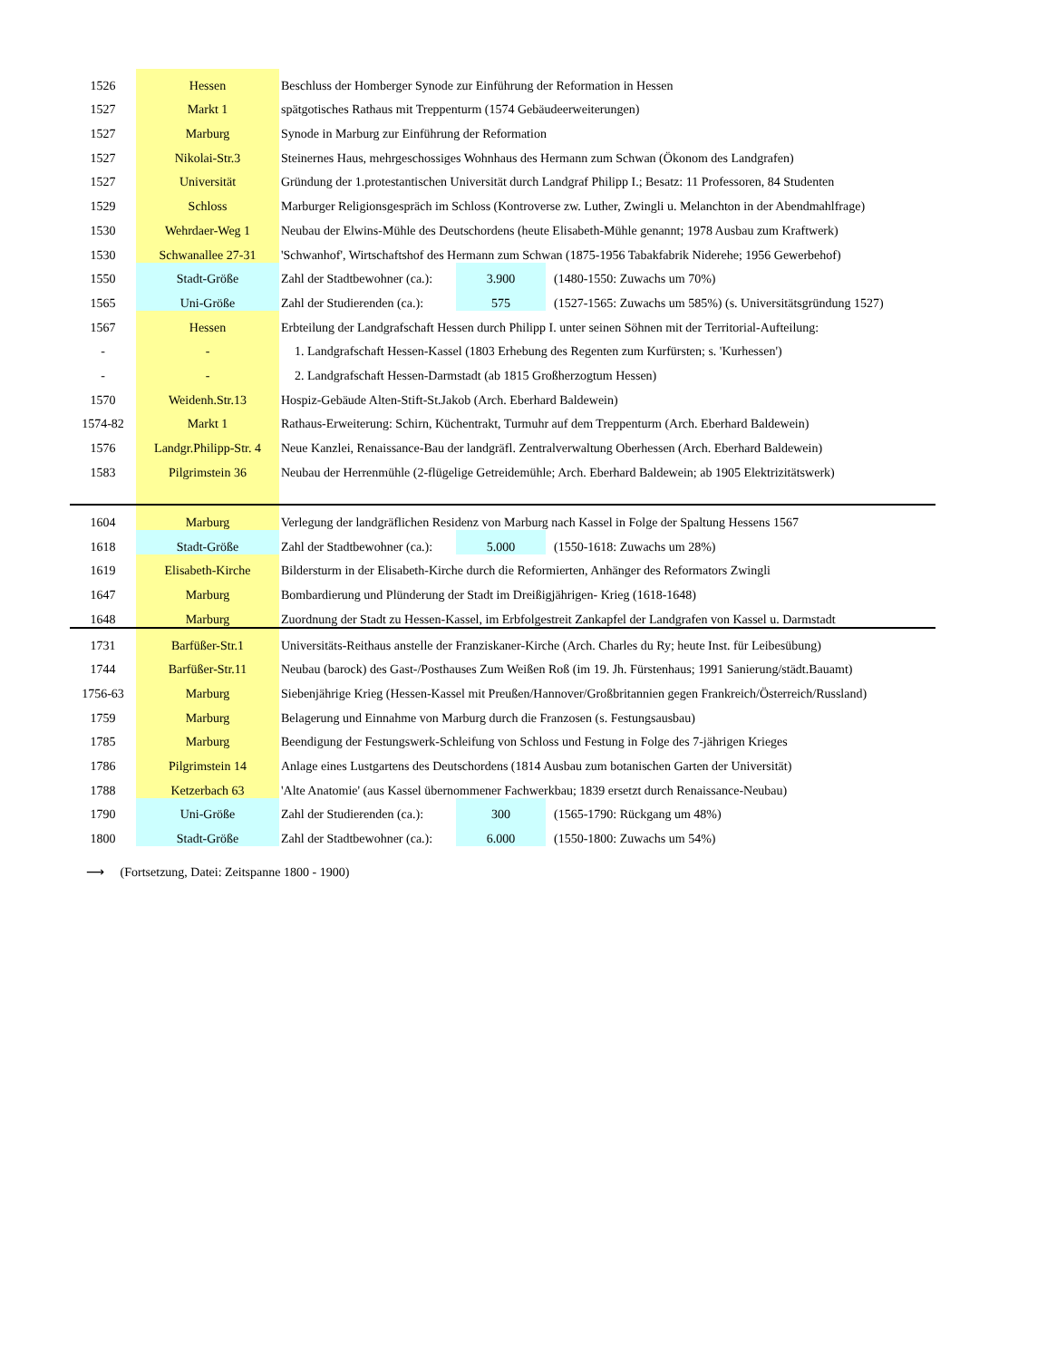| 1526 | Hessen | Beschluss der Homberger Synode zur Einführung der Reformation in Hessen | | |
| 1527 | Markt 1 | spätgotisches Rathaus mit Treppenturm (1574 Gebäudeerweiterungen) | | |
| 1527 | Marburg | Synode in Marburg zur Einführung der Reformation | | |
| 1527 | Nikolai-Str.3 | Steinernes Haus, mehrgeschossiges Wohnhaus des Hermann zum Schwan (Ökonom des Landgrafen) | | |
| 1527 | Universität | Gründung der 1.protestantischen Universität durch Landgraf Philipp I.; Besatz: 11 Professoren, 84 Studenten | | |
| 1529 | Schloss | Marburger Religionsgespräch im Schloss (Kontroverse zw. Luther, Zwingli u. Melanchton in der Abendmahlfrage) | | |
| 1530 | Wehrdaer-Weg 1 | Neubau der Elwins-Mühle des Deutschordens (heute Elisabeth-Mühle genannt; 1978 Ausbau zum Kraftwerk) | | |
| 1530 | Schwanallee 27-31 | 'Schwanhof', Wirtschaftshof des Hermann zum Schwan (1875-1956 Tabakfabrik Niderehe; 1956 Gewerbehof) | | |
| 1550 | Stadt-Größe | Zahl der Stadtbewohner (ca.): | 3.900 | (1480-1550: Zuwachs um 70%) |
| 1565 | Uni-Größe | Zahl der Studierenden (ca.): | 575 | (1527-1565: Zuwachs um 585%) (s. Universitätsgründung 1527) |
| 1567 | Hessen | Erbteilung der Landgrafschaft Hessen durch Philipp I. unter seinen Söhnen mit der Territorial-Aufteilung: | | |
| - | - | 1. Landgrafschaft Hessen-Kassel (1803 Erhebung des Regenten zum Kurfürsten; s. 'Kurhessen') | | |
| - | - | 2. Landgrafschaft Hessen-Darmstadt (ab 1815 Großherzogtum Hessen) | | |
| 1570 | Weidenh.Str.13 | Hospiz-Gebäude Alten-Stift-St.Jakob (Arch. Eberhard Baldewein) | | |
| 1574-82 | Markt 1 | Rathaus-Erweiterung: Schirn, Küchentrakt, Turmuhr auf dem Treppenturm (Arch. Eberhard Baldewein) | | |
| 1576 | Landgr.Philipp-Str. 4 | Neue Kanzlei, Renaissance-Bau der landgräfl. Zentralverwaltung Oberhessen (Arch. Eberhard Baldewein) | | |
| 1583 | Pilgrimstein 36 | Neubau der Herrenmühle (2-flügelige Getreidemühle; Arch. Eberhard Baldewein; ab 1905 Elektrizitätswerk) | | |
| 1604 | Marburg | Verlegung der landgräflichen Residenz von Marburg nach Kassel in Folge der Spaltung Hessens 1567 | | |
| 1618 | Stadt-Größe | Zahl der Stadtbewohner (ca.): | 5.000 | (1550-1618: Zuwachs um 28%) |
| 1619 | Elisabeth-Kirche | Bildersturm in der Elisabeth-Kirche durch die Reformierten, Anhänger des Reformators Zwingli | | |
| 1647 | Marburg | Bombardierung und Plünderung der Stadt im Dreißigjährigen- Krieg (1618-1648) | | |
| 1648 | Marburg | Zuordnung der Stadt zu Hessen-Kassel, im Erbfolgestreit Zankapfel der Landgrafen von Kassel u. Darmstadt | | |
| 1731 | Barfüßer-Str.1 | Universitäts-Reithaus anstelle der Franziskaner-Kirche (Arch. Charles du Ry; heute Inst. für Leibesübung) | | |
| 1744 | Barfüßer-Str.11 | Neubau (barock) des Gast-/Posthauses Zum Weißen Roß (im 19. Jh. Fürstenhaus; 1991 Sanierung/städt.Bauamt) | | |
| 1756-63 | Marburg | Siebenjährige Krieg (Hessen-Kassel mit Preußen/Hannover/Großbritannien gegen Frankreich/Österreich/Russland) | | |
| 1759 | Marburg | Belagerung und Einnahme von Marburg durch die Franzosen (s. Festungsausbau) | | |
| 1785 | Marburg | Beendigung der Festungswerk-Schleifung von Schloss und Festung in Folge des 7-jährigen Krieges | | |
| 1786 | Pilgrimstein 14 | Anlage eines Lustgartens des Deutschordens (1814 Ausbau zum botanischen Garten der Universität) | | |
| 1788 | Ketzerbach 63 | 'Alte Anatomie' (aus Kassel übernommener Fachwerkbau; 1839 ersetzt durch Renaissance-Neubau) | | |
| 1790 | Uni-Größe | Zahl der Studierenden (ca.): | 300 | (1565-1790: Rückgang um 48%) |
| 1800 | Stadt-Größe | Zahl der Stadtbewohner (ca.): | 6.000 | (1550-1800: Zuwachs um 54%) |
⟶ (Fortsetzung, Datei: Zeitspanne 1800 - 1900)